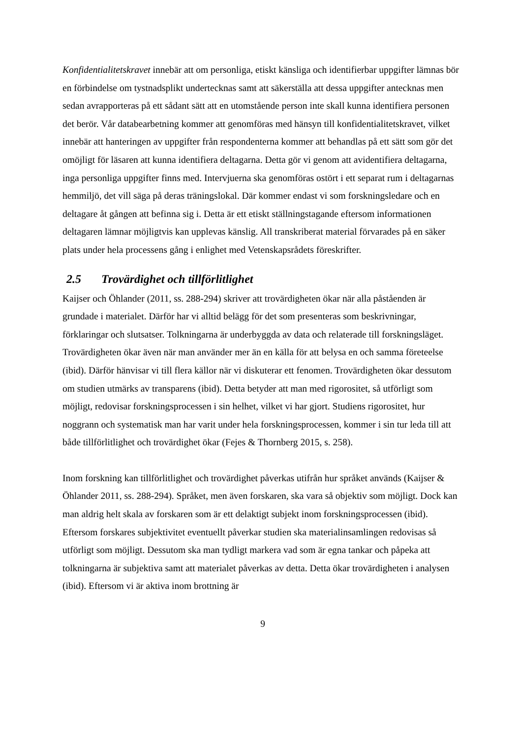Konfidentialitetskravet innebär att om personliga, etiskt känsliga och identifierbar uppgifter lämnas bör en förbindelse om tystnadsplikt undertecknas samt att säkerställa att dessa uppgifter antecknas men sedan avrapporteras på ett sådant sätt att en utomstående person inte skall kunna identifiera personen det berör. Vår databearbetning kommer att genomföras med hänsyn till konfidentialitetskravet, vilket innebär att hanteringen av uppgifter från respondenterna kommer att behandlas på ett sätt som gör det omöjligt för läsaren att kunna identifiera deltagarna. Detta gör vi genom att avidentifiera deltagarna, inga personliga uppgifter finns med. Intervjuerna ska genomföras ostört i ett separat rum i deltagarnas hemmiljö, det vill säga på deras träningslokal. Där kommer endast vi som forskningsledare och en deltagare åt gången att befinna sig i. Detta är ett etiskt ställningstagande eftersom informationen deltagaren lämnar möjligtvis kan upplevas känslig. All transkriberat material förvarades på en säker plats under hela processens gång i enlighet med Vetenskapsrådets föreskrifter.
2.5 Trovärdighet och tillförlitlighet
Kaijser och Öhlander (2011, ss. 288-294) skriver att trovärdigheten ökar när alla påståenden är grundade i materialet. Därför har vi alltid belägg för det som presenteras som beskrivningar, förklaringar och slutsatser. Tolkningarna är underbyggda av data och relaterade till forskningsläget. Trovärdigheten ökar även när man använder mer än en källa för att belysa en och samma företeelse (ibid). Därför hänvisar vi till flera källor när vi diskuterar ett fenomen. Trovärdigheten ökar dessutom om studien utmärks av transparens (ibid). Detta betyder att man med rigorositet, så utförligt som möjligt, redovisar forskningsprocessen i sin helhet, vilket vi har gjort. Studiens rigorositet, hur noggrann och systematisk man har varit under hela forskningsprocessen, kommer i sin tur leda till att både tillförlitlighet och trovärdighet ökar (Fejes & Thornberg 2015, s. 258).
Inom forskning kan tillförlitlighet och trovärdighet påverkas utifrån hur språket används (Kaijser & Öhlander 2011, ss. 288-294). Språket, men även forskaren, ska vara så objektiv som möjligt. Dock kan man aldrig helt skala av forskaren som är ett delaktigt subjekt inom forskningsprocessen (ibid). Eftersom forskares subjektivitet eventuellt påverkar studien ska materialinsamlingen redovisas så utförligt som möjligt. Dessutom ska man tydligt markera vad som är egna tankar och påpeka att tolkningarna är subjektiva samt att materialet påverkas av detta. Detta ökar trovärdigheten i analysen (ibid). Eftersom vi är aktiva inom brottning är
9